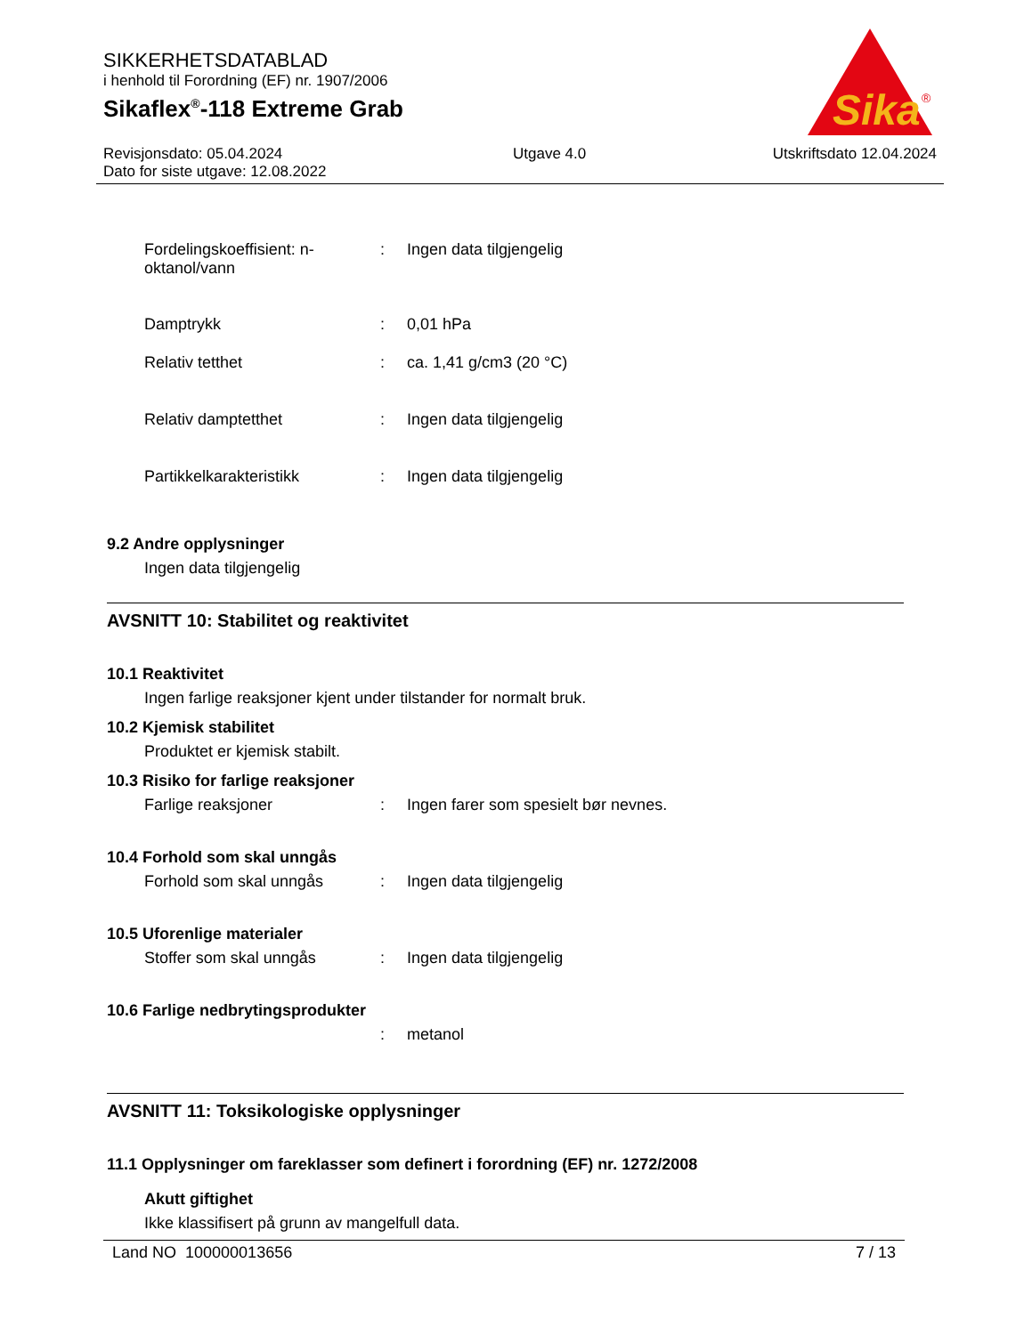SIKKERHETSDATABLAD
i henhold til Forordning (EF) nr. 1907/2006
Sikaflex<sup>®</sup>-118 Extreme Grab
Sika
®
Revisjonsdato: 05.04.2024
Dato for siste utgave: 12.08.2022
Utgave 4.0 Utskriftsdato 12.04.2024
Fordelingskoeffisient: n-oktanol/vann
: Ingen data tilgjengelig
Damptrykk : 0,01 hPa
Relativ tetthet : ca. 1,41 g/cm3 (20 °C)
Relativ damptetthet : Ingen data tilgjengelig
Partikkelkarakteristikk : Ingen data tilgjengelig
9.2 Andre opplysninger
Ingen data tilgjengelig
AVSNITT 10: Stabilitet og reaktivitet
10.1 Reaktivitet
Ingen farlige reaksjoner kjent under tilstander for normalt bruk.
10.2 Kjemisk stabilitet
Produktet er kjemisk stabilt.
10.3 Risiko for farlige reaksjoner
Farlige reaksjoner : Ingen farer som spesielt bør nevnes.
10.4 Forhold som skal unngås
Forhold som skal unngås : Ingen data tilgjengelig
10.5 Uforenlige materialer
Stoffer som skal unngås : Ingen data tilgjengelig
10.6 Farlige nedbrytingsprodukter
: metanol
AVSNITT 11: Toksikologiske opplysninger
11.1 Opplysninger om fareklasser som definert i forordning (EF) nr. 1272/2008
Akutt giftighet
Ikke klassifisert på grunn av mangelfull data.
Land NO 100000013656 7 / 13